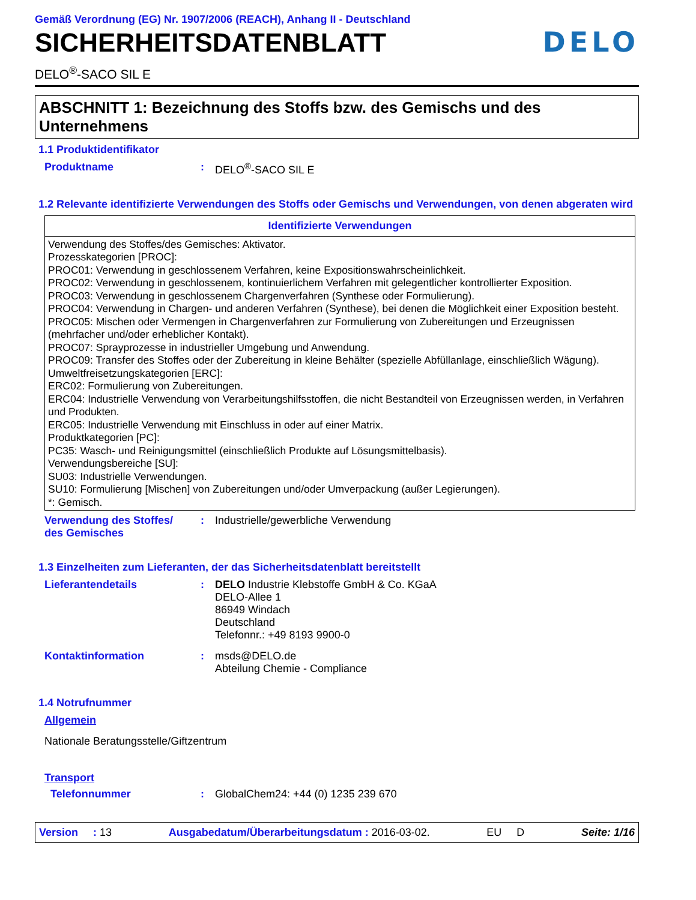Gemäß Verordnung (EG) Nr. 1907/2006 (REACH), Anhang II - Deutschland
SICHERHEITSDATENBLATT DELO
DELO<sup>®</sup>-SACO SIL E
ABSCHNITT 1: Bezeichnung des Stoffs bzw. des Gemischs und des Unternehmens
1.1 Produktidentifikator
Produktname : DELO<sup>®</sup>-SACO SIL E
1.2 Relevante identifizierte Verwendungen des Stoffs oder Gemischs und Verwendungen, von denen abgeraten wird
| Identifizierte Verwendungen |
| --- |
| Verwendung des Stoffes/des Gemisches: Aktivator. Prozesskategorien [PROC]: PROC01: Verwendung in geschlossenem Verfahren, keine Expositionswahrscheinlichkeit. PROC02: Verwendung in geschlossenem, kontinuierlichem Verfahren mit gelegentlicher kontrollierter Exposition. PROC03: Verwendung in geschlossenem Chargenverfahren (Synthese oder Formulierung). PROC04: Verwendung in Chargen- und anderen Verfahren (Synthese), bei denen die Möglichkeit einer Exposition besteht. PROC05: Mischen oder Vermengen in Chargenverfahren zur Formulierung von Zubereitungen und Erzeugnissen (mehrfacher und/oder erheblicher Kontakt). PROC07: Sprayprozesse in industrieller Umgebung und Anwendung. PROC09: Transfer des Stoffes oder der Zubereitung in kleine Behälter (spezielle Abfüllanlage, einschließlich Wägung). Umweltfreisetzungskategorien [ERC]: ERC02: Formulierung von Zubereitungen. ERC04: Industrielle Verwendung von Verarbeitungshilfsstoffen, die nicht Bestandteil von Erzeugnissen werden, in Verfahren und Produkten. ERC05: Industrielle Verwendung mit Einschluss in oder auf einer Matrix. Produktkategorien [PC]: PC35: Wasch- und Reinigungsmittel (einschließlich Produkte auf Lösungsmittelbasis). Verwendungsbereiche [SU]: SU03: Industrielle Verwendungen. SU10: Formulierung [Mischen] von Zubereitungen und/oder Umverpackung (außer Legierungen). *: Gemisch. |
Verwendung des Stoffes/
des Gemisches
: Industrielle/gewerbliche Verwendung
1.3 Einzelheiten zum Lieferanten, der das Sicherheitsdatenblatt bereitstellt
Lieferantendetails : DELO Industrie Klebstoffe GmbH & Co. KGaA
DELO-Allee 1
86949 Windach
Deutschland
Telefonnr.: +49 8193 9900-0
Kontaktinformation : msds@DELO.de
Abteilung Chemie - Compliance
1.4 Notrufnummer
Allgemein
Nationale Beratungsstelle/Giftzentrum
Transport
Telefonnummer : GlobalChem24: +44 (0) 1235 239 670
Version : 13 Ausgabedatum/Überarbeitungsdatum : 2016-03-02. EU D Seite: 1/16